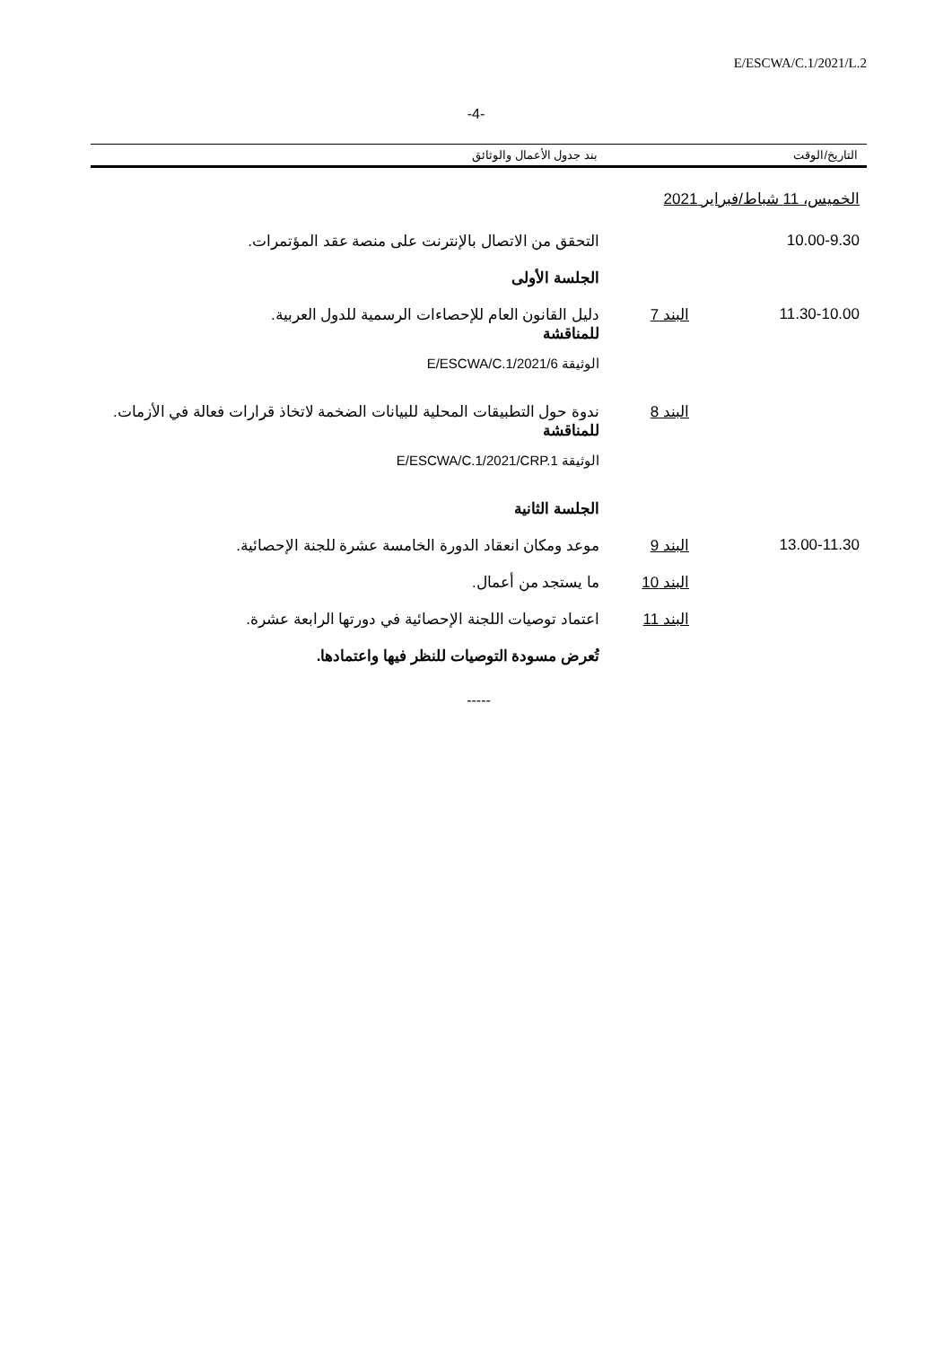E/ESCWA/C.1/2021/L.2
-4-
التاريخ/الوقت بند جدول الأعمال والوثائق
| الخميس، 11 شباط/فبراير 2021 | | |
| 10.00-9.30 | | التحقق من الاتصال بالإنترنت على منصة عقد المؤتمرات. |
| | | الجلسة الأولى |
| 11.30-10.00 | البند 7 | دليل القانون العام للإحصاءات الرسمية للدول العربية. للمناقشة الوثيقة E/ESCWA/C.1/2021/6 |
| | البند 8 | ندوة حول التطبيقات المحلية للبيانات الضخمة لاتخاذ قرارات فعالة في الأزمات. للمناقشة الوثيقة E/ESCWA/C.1/2021/CRP.1 |
| | | الجلسة الثانية |
| 13.00-11.30 | البند 9 | موعد ومكان انعقاد الدورة الخامسة عشرة للجنة الإحصائية. |
| | البند 10 | ما يستجد من أعمال. |
| | البند 11 | اعتماد توصيات اللجنة الإحصائية في دورتها الرابعة عشرة. |
| | | تُعرض مسودة التوصيات للنظر فيها واعتمادها. |
-----